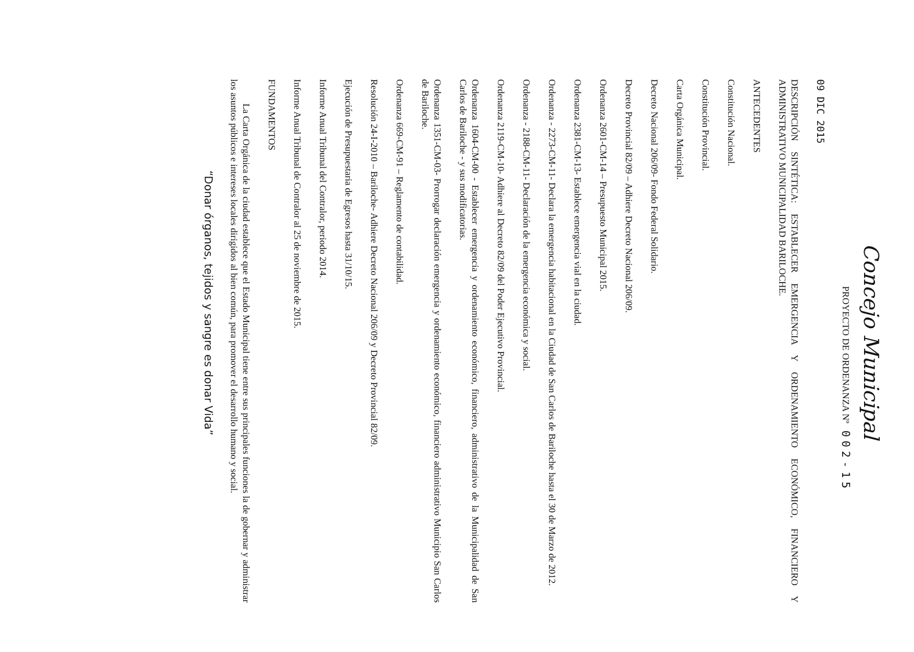Concejo Municipal
PROYECTO DE ORDENANZA Nº 002-15
09 DIC 2015
DESCRIPCIÓN SINTÉTICA: ESTABLECER EMERGENCIA Y ORDENAMIENTO ECONÓMICO, FINANCIERO Y ADMINISTRATIVO MUNICIPALIDAD BARILOCHE.
ANTECEDENTES
Constitución Nacional.
Constitución Provincial.
Carta Orgánica Municipal.
Decreto Nacional 206/09- Fondo Federal Solidario.
Decreto Provincial 82/09 – Adhiere Decreto Nacional 206/09.
Ordenanza 2601-CM-14 – Presupuesto Municipal 2015.
Ordenanza 2381-CM-13- Establece emergencia vial en la ciudad.
Ordenanza - 2273-CM-11- Declara la emergencia habitacional en la Ciudad de San Carlos de Bariloche hasta el 30 de Marzo de 2012.
Ordenanza - 2188-CM-11- Declaración de la emergencia económica y social.
Ordenanza 2119-CM-10- Adhiere al Decreto 82/09 del Poder Ejecutivo Provincial.
Ordenanza 1604-CM-00 - Establecer emergencia y ordenamiento económico, financiero, administrativo de la Municipalidad de San Carlos de Bariloche - y sus modificatorias.
Ordenanza 1351-CM-03- Prorrogar declaración emergencia y ordenamiento económico, financiero administrativo Municipio San Carlos de Bariloche.
Ordenanza 669-CM-91 – Reglamento de contabilidad.
Resolución 24-I-2010 – Bariloche- Adhiere Decreto Nacional 206/09 y Decreto Provincial 82/09.
Ejecución de Presupuestaria de Egresos hasta 31/10/15.
Informe Anual Tribunal del Contralor, periodo 2014.
Informe Anual Tribunal de Contralor al 25 de noviembre de 2015.
FUNDAMENTOS
La Carta Orgánica de la ciudad establece que el Estado Municipal tiene entre sus principales funciones la de gobernar y administrar los asuntos públicos e intereses locales dirigidos al bien común, para promover el desarrollo humano y social.
“Donar órganos, tejidos y sangre es donar Vida”